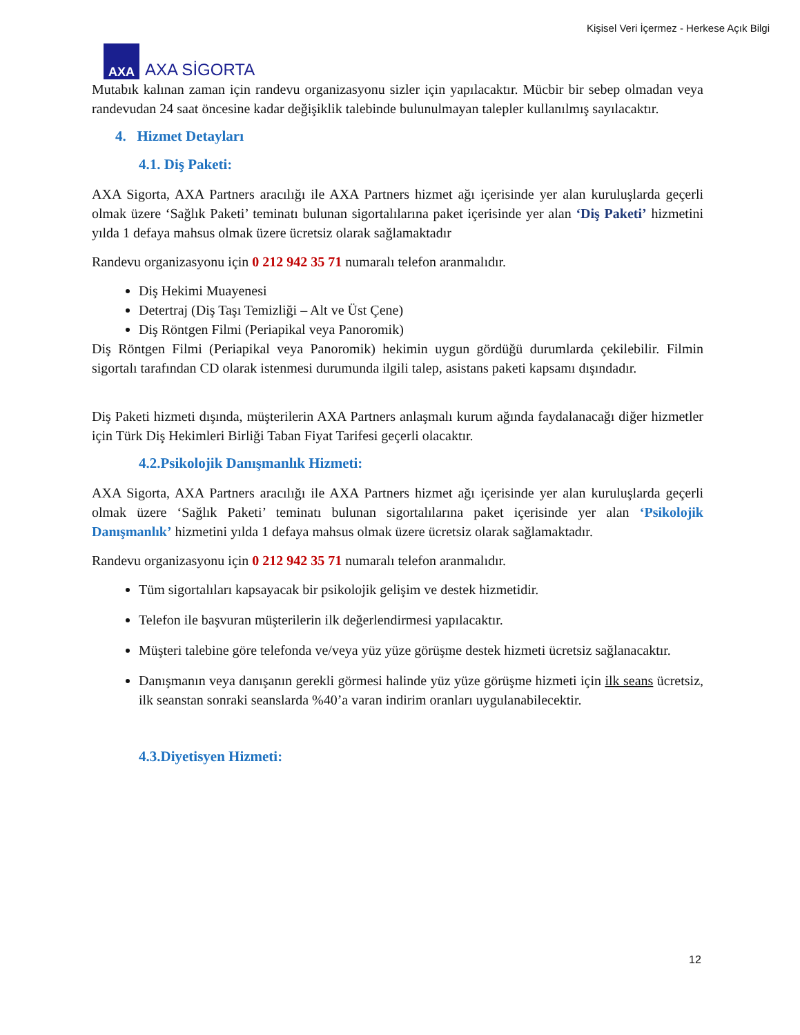Kişisel Veri İçermez - Herkese Açık Bilgi
AXA
AXA SİGORTA
Mutabık kalınan zaman için randevu organizasyonu sizler için yapılacaktır. Mücbir bir sebep olmadan veya randevudan 24 saat öncesine kadar değişiklik talebinde bulunulmayan talepler kullanılmış sayılacaktır.
4. Hizmet Detayları
4.1. Diş Paketi:
AXA Sigorta, AXA Partners aracılığı ile AXA Partners hizmet ağı içerisinde yer alan kuruluşlarda geçerli olmak üzere ‘Sağlık Paketi’ teminatı bulunan sigortalılarına paket içerisinde yer alan ‘Diş Paketi’ hizmetini yılda 1 defaya mahsus olmak üzere ücretsiz olarak sağlamaktadır
Randevu organizasyonu için 0 212 942 35 71 numaralı telefon aranmalıdır.
Diş Hekimi Muayenesi
Detertraj (Diş Taşı Temizliği – Alt ve Üst Çene)
Diş Röntgen Filmi (Periapikal veya Panoromik)
Diş Röntgen Filmi (Periapikal veya Panoromik) hekimin uygun gördüğü durumlarda çekilebilir. Filmin sigortalı tarafından CD olarak istenmesi durumunda ilgili talep, asistans paketi kapsamı dışındadır.
Diş Paketi hizmeti dışında, müşterilerin AXA Partners anlaşmalı kurum ağında faydalanacağı diğer hizmetler için Türk Diş Hekimleri Birliği Taban Fiyat Tarifesi geçerli olacaktır.
4.2.Psikolojik Danışmanlık Hizmeti:
AXA Sigorta, AXA Partners aracılığı ile AXA Partners hizmet ağı içerisinde yer alan kuruluşlarda geçerli olmak üzere ‘Sağlık Paketi’ teminatı bulunan sigortalılarına paket içerisinde yer alan ‘Psikolojik Danışmanlık’ hizmetini yılda 1 defaya mahsus olmak üzere ücretsiz olarak sağlamaktadır.
Randevu organizasyonu için 0 212 942 35 71 numaralı telefon aranmalıdır.
Tüm sigortalıları kapsayacak bir psikolojik gelişim ve destek hizmetidir.
Telefon ile başvuran müşterilerin ilk değerlendirmesi yapılacaktır.
Müşteri talebine göre telefonda ve/veya yüz yüze görüşme destek hizmeti ücretsiz sağlanacaktır.
Danışmanın veya danışanın gerekli görmesi halinde yüz yüze görüşme hizmeti için ilk seans ücretsiz, ilk seanstan sonraki seanslarda %40’a varan indirim oranları uygulanabilecektir.
4.3.Diyetisyen Hizmeti:
12